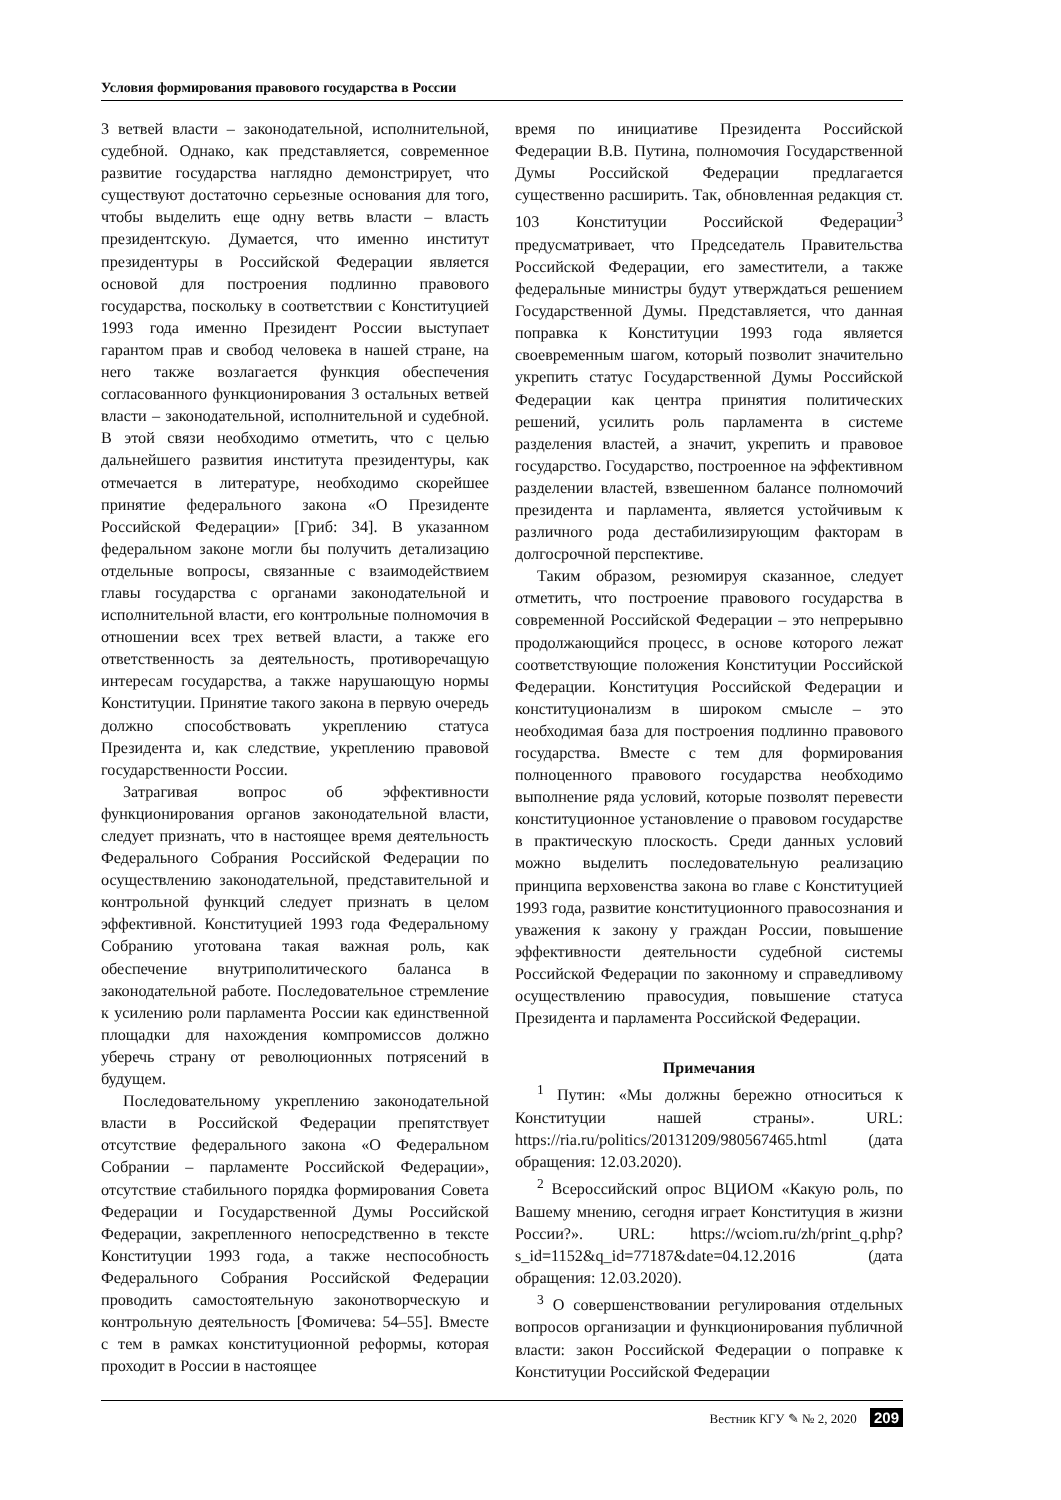Условия формирования правового государства в России
3 ветвей власти – законодательной, исполнительной, судебной. Однако, как представляется, современное развитие государства наглядно демонстрирует, что существуют достаточно серьезные основания для того, чтобы выделить еще одну ветвь власти – власть президентскую. Думается, что именно институт президентуры в Российской Федерации является основой для построения подлинно правового государства, поскольку в соответствии с Конституцией 1993 года именно Президент России выступает гарантом прав и свобод человека в нашей стране, на него также возлагается функция обеспечения согласованного функционирования 3 остальных ветвей власти – законодательной, исполнительной и судебной. В этой связи необходимо отметить, что с целью дальнейшего развития института президентуры, как отмечается в литературе, необходимо скорейшее принятие федерального закона «О Президенте Российской Федерации» [Гриб: 34]. В указанном федеральном законе могли бы получить детализацию отдельные вопросы, связанные с взаимодействием главы государства с органами законодательной и исполнительной власти, его контрольные полномочия в отношении всех трех ветвей власти, а также его ответственность за деятельность, противоречащую интересам государства, а также нарушающую нормы Конституции. Принятие такого закона в первую очередь должно способствовать укреплению статуса Президента и, как следствие, укреплению правовой государственности России.
Затрагивая вопрос об эффективности функционирования органов законодательной власти, следует признать, что в настоящее время деятельность Федерального Собрания Российской Федерации по осуществлению законодательной, представительной и контрольной функций следует признать в целом эффективной. Конституцией 1993 года Федеральному Собранию уготована такая важная роль, как обеспечение внутриполитического баланса в законодательной работе. Последовательное стремление к усилению роли парламента России как единственной площадки для нахождения компромиссов должно уберечь страну от революционных потрясений в будущем.
Последовательному укреплению законодательной власти в Российской Федерации препятствует отсутствие федерального закона «О Федеральном Собрании – парламенте Российской Федерации», отсутствие стабильного порядка формирования Совета Федерации и Государственной Думы Российской Федерации, закрепленного непосредственно в тексте Конституции 1993 года, а также неспособность Федерального Собрания Российской Федерации проводить самостоятельную законотворческую и контрольную деятельность [Фомичева: 54–55]. Вместе с тем в рамках конституционной реформы, которая проходит в России в настоящее
время по инициативе Президента Российской Федерации В.В. Путина, полномочия Государственной Думы Российской Федерации предлагается существенно расширить. Так, обновленная редакция ст. 103 Конституции Российской Федерации<sup>3</sup> предусматривает, что Председатель Правительства Российской Федерации, его заместители, а также федеральные министры будут утверждаться решением Государственной Думы. Представляется, что данная поправка к Конституции 1993 года является своевременным шагом, который позволит значительно укрепить статус Государственной Думы Российской Федерации как центра принятия политических решений, усилить роль парламента в системе разделения властей, а значит, укрепить и правовое государство. Государство, построенное на эффективном разделении властей, взвешенном балансе полномочий президента и парламента, является устойчивым к различного рода дестабилизирующим факторам в долгосрочной перспективе.
Таким образом, резюмируя сказанное, следует отметить, что построение правового государства в современной Российской Федерации – это непрерывно продолжающийся процесс, в основе которого лежат соответствующие положения Конституции Российской Федерации. Конституция Российской Федерации и конституционализм в широком смысле – это необходимая база для построения подлинно правового государства. Вместе с тем для формирования полноценного правового государства необходимо выполнение ряда условий, которые позволят перевести конституционное установление о правовом государстве в практическую плоскость. Среди данных условий можно выделить последовательную реализацию принципа верховенства закона во главе с Конституцией 1993 года, развитие конституционного правосознания и уважения к закону у граждан России, повышение эффективности деятельности судебной системы Российской Федерации по законному и справедливому осуществлению правосудия, повышение статуса Президента и парламента Российской Федерации.
Примечания
<sup>1</sup> Путин: «Мы должны бережно относиться к Конституции нашей страны». URL: https://ria.ru/politics/20131209/980567465.html (дата обращения: 12.03.2020).
<sup>2</sup> Всероссийский опрос ВЦИОМ «Какую роль, по Вашему мнению, сегодня играет Конституция в жизни России?». URL: https://wciom.ru/zh/print_q.php?s_id=1152&q_id=77187&date=04.12.2016 (дата обращения: 12.03.2020).
<sup>3</sup> О совершенствовании регулирования отдельных вопросов организации и функционирования публичной власти: закон Российской Федерации о поправке к Конституции Российской Федерации
Вестник КГУ ✎ № 2, 2020 209